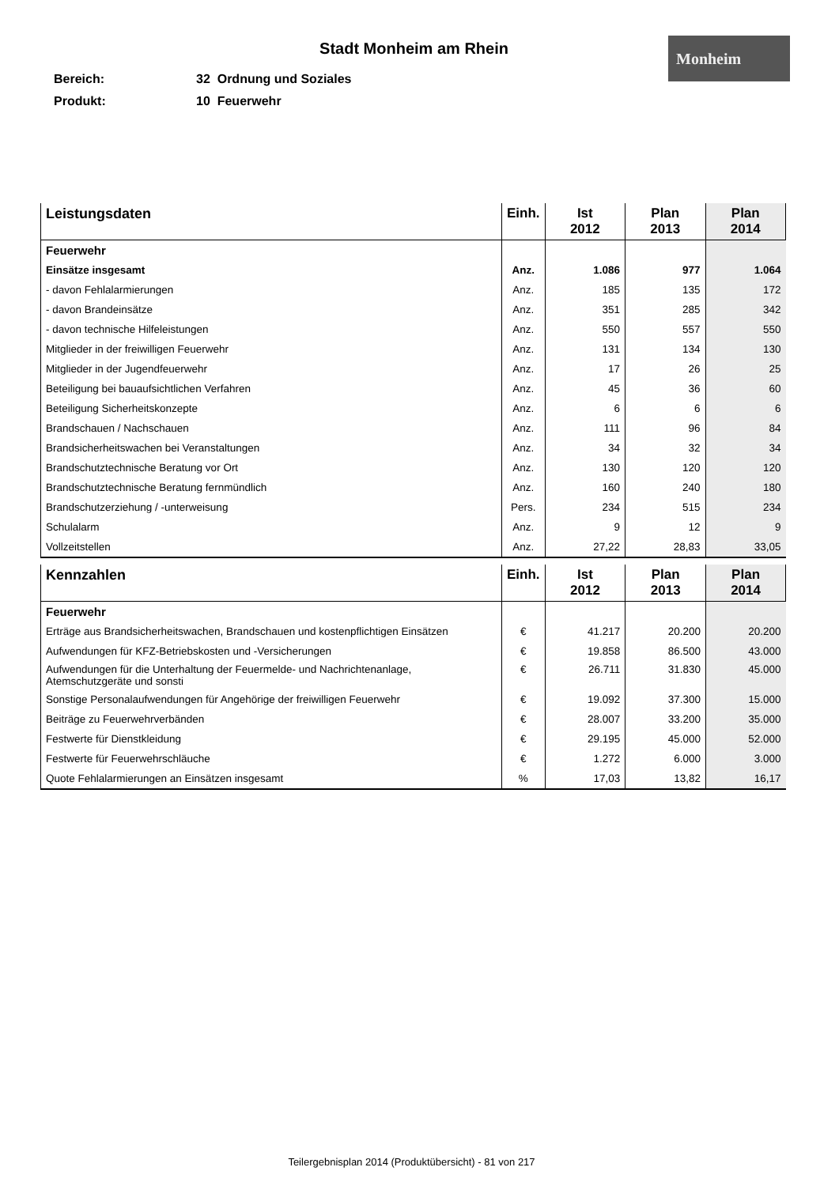Stadt Monheim am Rhein
Monheim
Bereich: 32 Ordnung und Soziales
Produkt: 10 Feuerwehr
| Leistungsdaten | Einh. | Ist 2012 | Plan 2013 | Plan 2014 |
| --- | --- | --- | --- | --- |
| Feuerwehr | | | | |
| Einsätze insgesamt | Anz. | 1.086 | 977 | 1.064 |
| - davon Fehlalarmierungen | Anz. | 185 | 135 | 172 |
| - davon Brandeinsätze | Anz. | 351 | 285 | 342 |
| - davon technische Hilfeleistungen | Anz. | 550 | 557 | 550 |
| Mitglieder in der freiwilligen Feuerwehr | Anz. | 131 | 134 | 130 |
| Mitglieder in der Jugendfeuerwehr | Anz. | 17 | 26 | 25 |
| Beteiligung bei bauaufsichtlichen Verfahren | Anz. | 45 | 36 | 60 |
| Beteiligung Sicherheitskonzepte | Anz. | 6 | 6 | 6 |
| Brandschauen / Nachschauen | Anz. | 111 | 96 | 84 |
| Brandsicherheitswachen bei Veranstaltungen | Anz. | 34 | 32 | 34 |
| Brandschutztechnische Beratung vor Ort | Anz. | 130 | 120 | 120 |
| Brandschutztechnische Beratung fernmündlich | Anz. | 160 | 240 | 180 |
| Brandschutzerziehung / -unterweisung | Pers. | 234 | 515 | 234 |
| Schulalarm | Anz. | 9 | 12 | 9 |
| Vollzeitstellen | Anz. | 27,22 | 28,83 | 33,05 |
| Kennzahlen | Einh. | Ist 2012 | Plan 2013 | Plan 2014 |
| --- | --- | --- | --- | --- |
| Feuerwehr | | | | |
| Erträge aus Brandsicherheitswachen, Brandschauen und kostenpflichtigen Einsätzen | € | 41.217 | 20.200 | 20.200 |
| Aufwendungen für KFZ-Betriebskosten und -Versicherungen | € | 19.858 | 86.500 | 43.000 |
| Aufwendungen für die Unterhaltung der Feuermelde- und Nachrichtenanlage, Atemschutzgeräte und sonsti | € | 26.711 | 31.830 | 45.000 |
| Sonstige Personalaufwendungen für Angehörige der freiwilligen Feuerwehr | € | 19.092 | 37.300 | 15.000 |
| Beiträge zu Feuerwehrverbänden | € | 28.007 | 33.200 | 35.000 |
| Festwerte für Dienstkleidung | € | 29.195 | 45.000 | 52.000 |
| Festwerte für Feuerwehrschläuche | € | 1.272 | 6.000 | 3.000 |
| Quote Fehlalarmierungen an Einsätzen insgesamt | % | 17,03 | 13,82 | 16,17 |
Teilergebnisplan 2014 (Produktübersicht) - 81 von 217